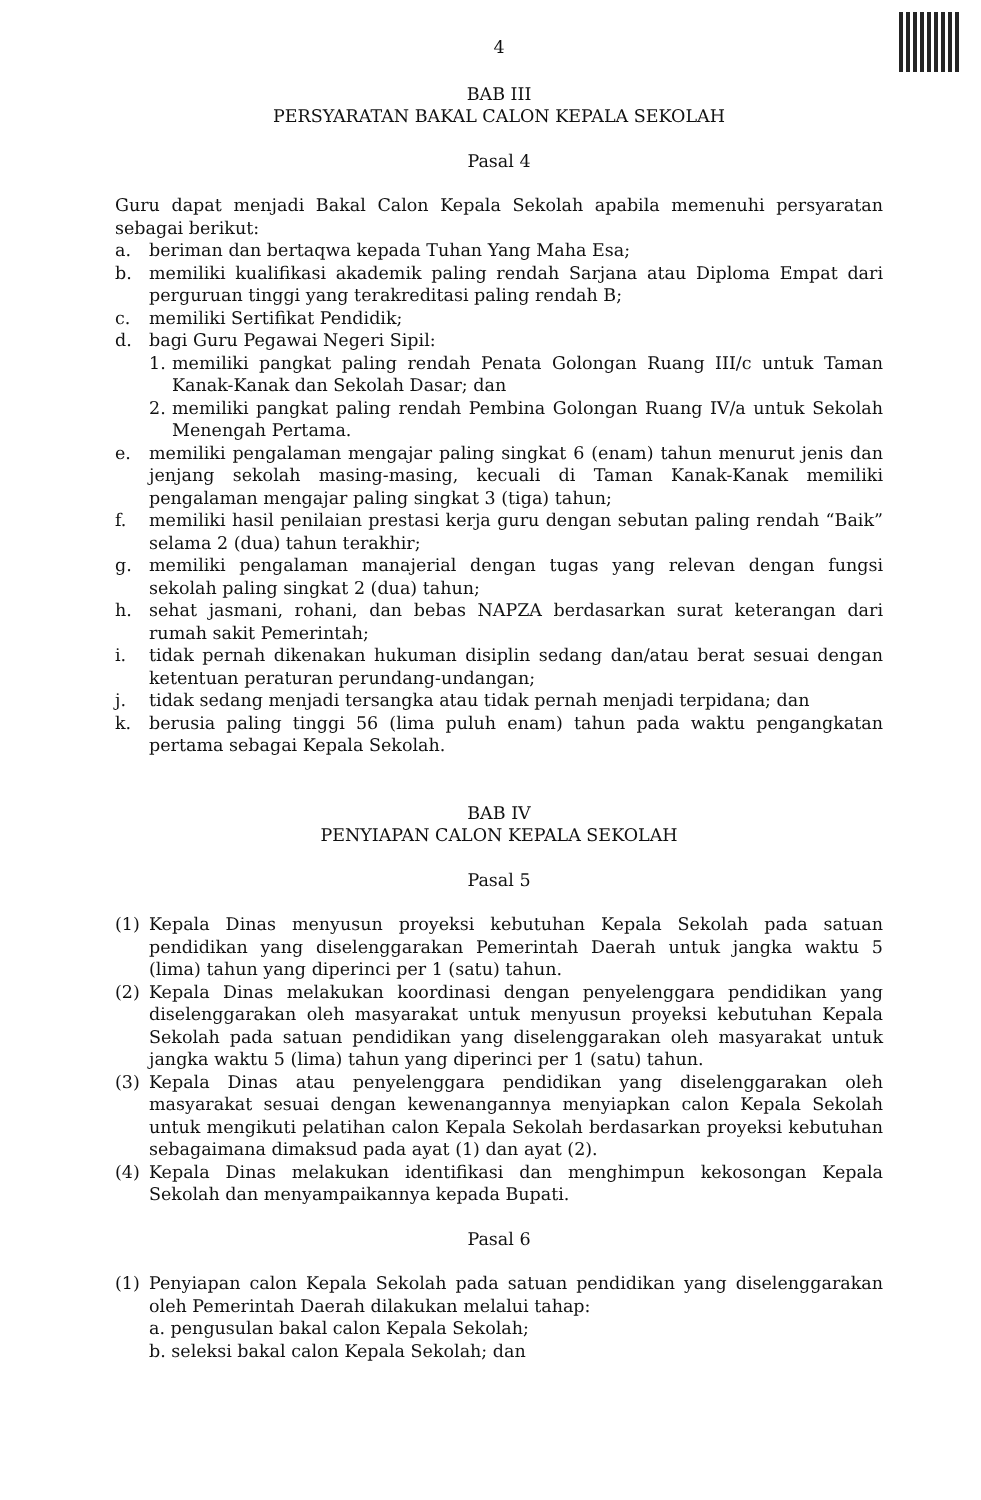4
BAB III
PERSYARATAN BAKAL CALON KEPALA SEKOLAH
Pasal 4
Guru dapat menjadi Bakal Calon Kepala Sekolah apabila memenuhi persyaratan sebagai berikut:
a. beriman dan bertaqwa kepada Tuhan Yang Maha Esa;
b. memiliki kualifikasi akademik paling rendah Sarjana atau Diploma Empat dari perguruan tinggi yang terakreditasi paling rendah B;
c. memiliki Sertifikat Pendidik;
d. bagi Guru Pegawai Negeri Sipil:
1. memiliki pangkat paling rendah Penata Golongan Ruang III/c untuk Taman Kanak-Kanak dan Sekolah Dasar; dan
2. memiliki pangkat paling rendah Pembina Golongan Ruang IV/a untuk Sekolah Menengah Pertama.
e. memiliki pengalaman mengajar paling singkat 6 (enam) tahun menurut jenis dan jenjang sekolah masing-masing, kecuali di Taman Kanak-Kanak memiliki pengalaman mengajar paling singkat 3 (tiga) tahun;
f. memiliki hasil penilaian prestasi kerja guru dengan sebutan paling rendah “Baik” selama 2 (dua) tahun terakhir;
g. memiliki pengalaman manajerial dengan tugas yang relevan dengan fungsi sekolah paling singkat 2 (dua) tahun;
h. sehat jasmani, rohani, dan bebas NAPZA berdasarkan surat keterangan dari rumah sakit Pemerintah;
i. tidak pernah dikenakan hukuman disiplin sedang dan/atau berat sesuai dengan ketentuan peraturan perundang-undangan;
j. tidak sedang menjadi tersangka atau tidak pernah menjadi terpidana; dan
k. berusia paling tinggi 56 (lima puluh enam) tahun pada waktu pengangkatan pertama sebagai Kepala Sekolah.
BAB IV
PENYIAPAN CALON KEPALA SEKOLAH
Pasal 5
(1) Kepala Dinas menyusun proyeksi kebutuhan Kepala Sekolah pada satuan pendidikan yang diselenggarakan Pemerintah Daerah untuk jangka waktu 5 (lima) tahun yang diperinci per 1 (satu) tahun.
(2) Kepala Dinas melakukan koordinasi dengan penyelenggara pendidikan yang diselenggarakan oleh masyarakat untuk menyusun proyeksi kebutuhan Kepala Sekolah pada satuan pendidikan yang diselenggarakan oleh masyarakat untuk jangka waktu 5 (lima) tahun yang diperinci per 1 (satu) tahun.
(3) Kepala Dinas atau penyelenggara pendidikan yang diselenggarakan oleh masyarakat sesuai dengan kewenangannya menyiapkan calon Kepala Sekolah untuk mengikuti pelatihan calon Kepala Sekolah berdasarkan proyeksi kebutuhan sebagaimana dimaksud pada ayat (1) dan ayat (2).
(4) Kepala Dinas melakukan identifikasi dan menghimpun kekosongan Kepala Sekolah dan menyampaikannya kepada Bupati.
Pasal 6
(1) Penyiapan calon Kepala Sekolah pada satuan pendidikan yang diselenggarakan oleh Pemerintah Daerah dilakukan melalui tahap:
a. pengusulan bakal calon Kepala Sekolah;
b. seleksi bakal calon Kepala Sekolah; dan